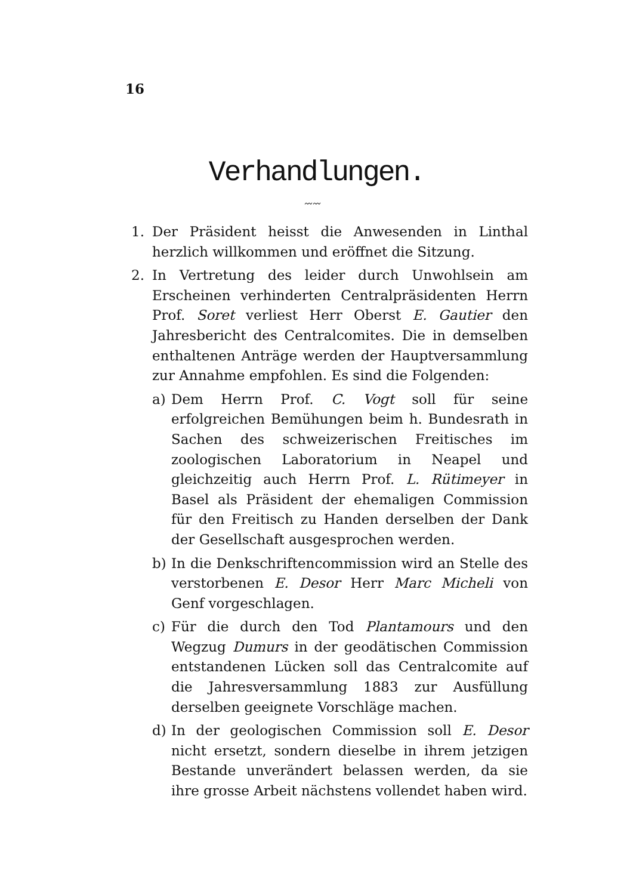16
Verhandlungen.
〰〰
1. Der Präsident heisst die Anwesenden in Linthal herzlich willkommen und eröffnet die Sitzung.
2. In Vertretung des leider durch Unwohlsein am Erscheinen verhinderten Centralpräsidenten Herrn Prof. Soret verliest Herr Oberst E. Gautier den Jahresbericht des Centralcomites. Die in demselben enthaltenen Anträge werden der Hauptversammlung zur Annahme empfohlen. Es sind die Folgenden:
a) Dem Herrn Prof. C. Vogt soll für seine erfolgreichen Bemühungen beim h. Bundesrath in Sachen des schweizerischen Freitisches im zoologischen Laboratorium in Neapel und gleichzeitig auch Herrn Prof. L. Rütimeyer in Basel als Präsident der ehemaligen Commission für den Freitisch zu Handen derselben der Dank der Gesellschaft ausgesprochen werden.
b) In die Denkschriftencommission wird an Stelle des verstorbenen E. Desor Herr Marc Micheli von Genf vorgeschlagen.
c) Für die durch den Tod Plantamours und den Wegzug Dumurs in der geodätischen Commission entstandenen Lücken soll das Centralcomite auf die Jahresversammlung 1883 zur Ausfüllung derselben geeignete Vorschläge machen.
d) In der geologischen Commission soll E. Desor nicht ersetzt, sondern dieselbe in ihrem jetzigen Bestande unverändert belassen werden, da sie ihre grosse Arbeit nächstens vollendet haben wird.